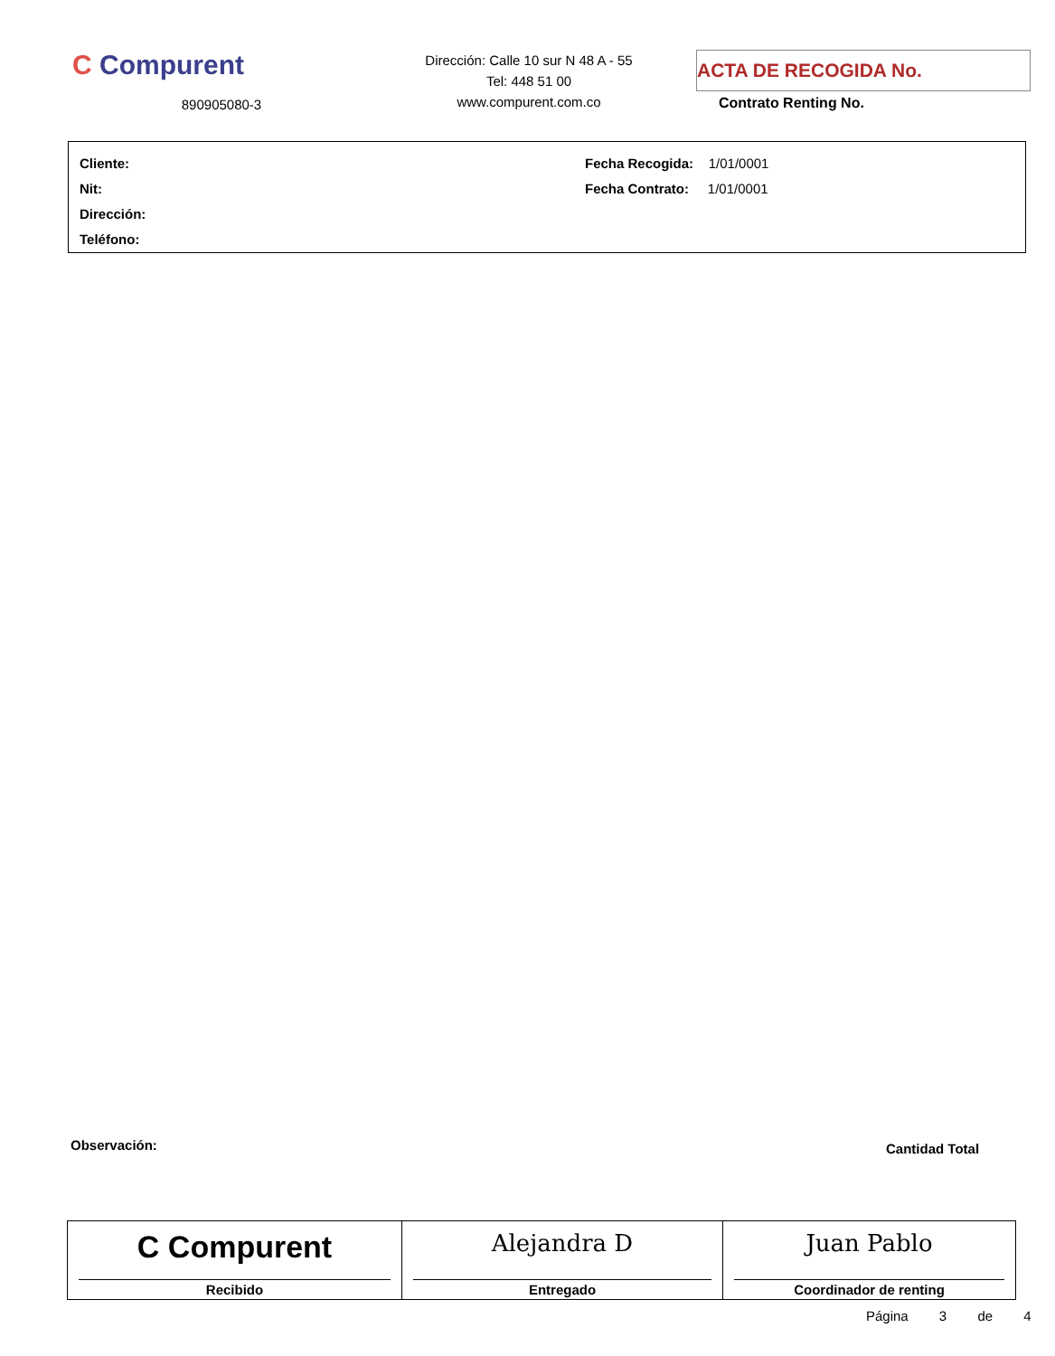C Compurent
890905080-3
Dirección: Calle 10 sur N 48 A - 55
Tel: 448 51 00
www.compurent.com.co
ACTA DE RECOGIDA No.
Contrato Renting No.
Cliente:
Nit:
Dirección:
Teléfono:
Fecha Recogida: 1/01/0001
Fecha Contrato: 1/01/0001
Observación: Cantidad Total
| C Compurent Recibido | Alejandra D Entregado | Juan Pablo Coordinador de renting |
Página 3 de 4